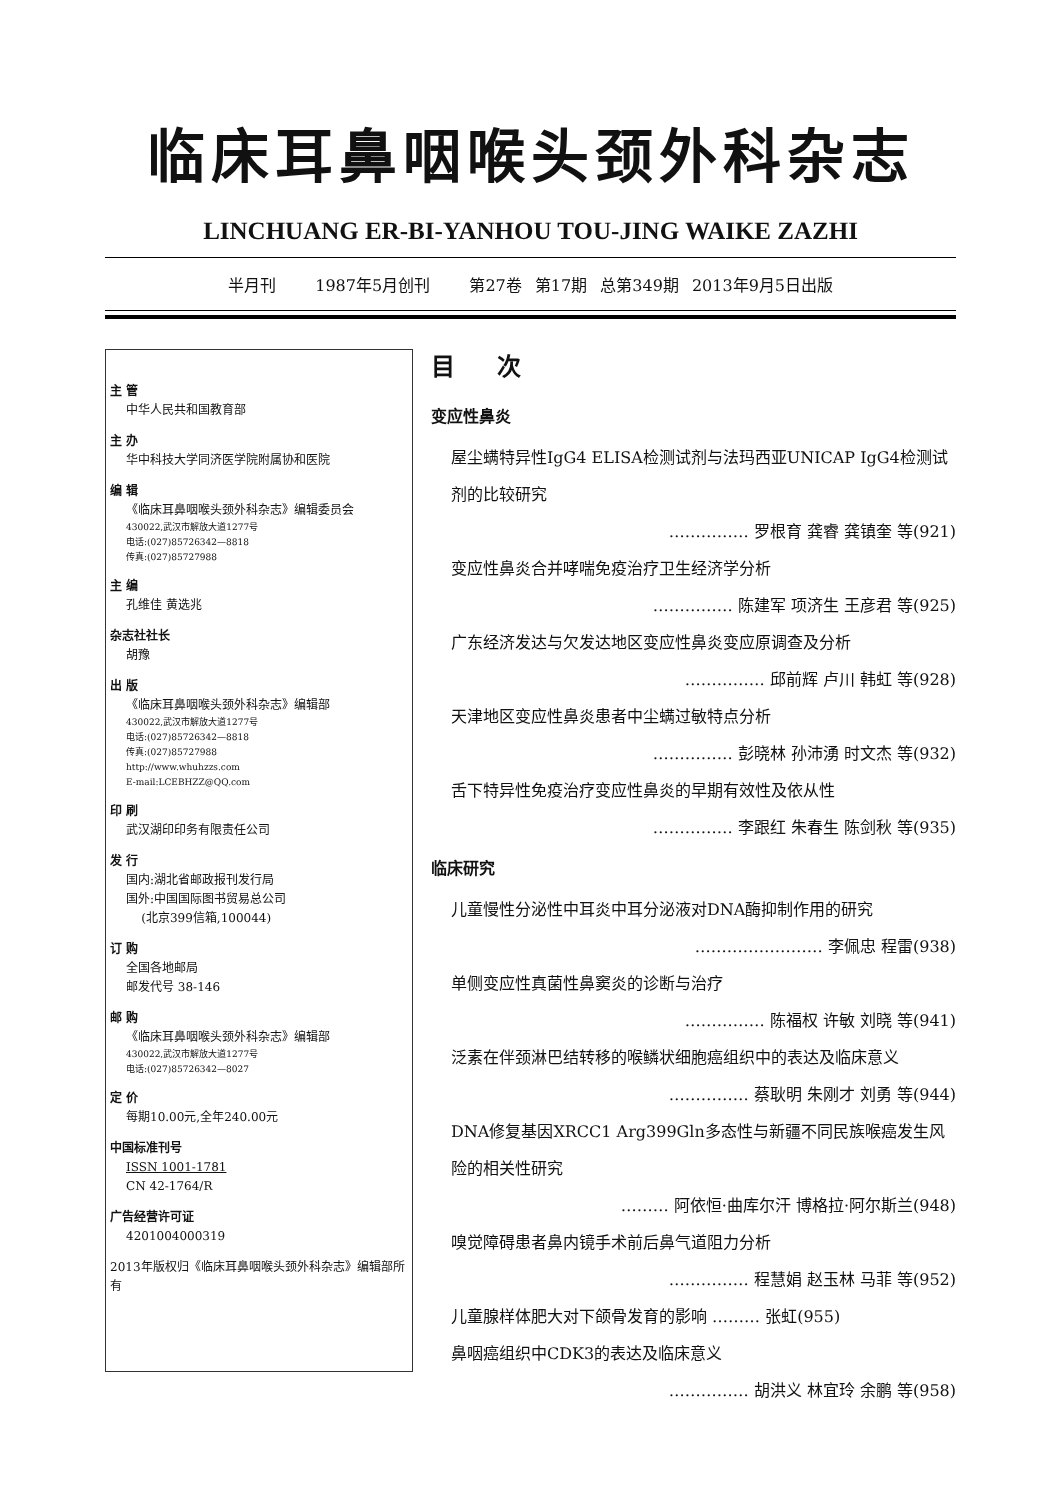临床耳鼻咽喉头颈外科杂志
LINCHUANG ER-BI-YANHOU TOU-JING WAIKE ZAZHI
半月刊 1987年5月创刊 第27卷 第17期 总第349期 2013年9月5日出版
主 管
中华人民共和国教育部
主 办
华中科技大学同济医学院附属协和医院
编 辑
《临床耳鼻咽喉头颈外科杂志》编辑委员会
430022,武汉市解放大道1277号
电话:(027)85726342—8818
传真:(027)85727988
主 编
孔维佳 黄选兆
杂志社社长
胡豫
出 版
《临床耳鼻咽喉头颈外科杂志》编辑部
430022,武汉市解放大道1277号
电话:(027)85726342—8818
传真:(027)85727988
http://www.whuhzzs.com
E-mail:LCEBHZZ@QQ.com
印 刷
武汉湖印印务有限责任公司
发 行
国内:湖北省邮政报刊发行局
国外:中国国际图书贸易总公司
(北京399信箱,100044)
订 购
全国各地邮局
邮发代号 38-146
邮 购
《临床耳鼻咽喉头颈外科杂志》编辑部
430022,武汉市解放大道1277号
电话:(027)85726342—8027
定 价
每期10.00元,全年240.00元
中国标准刊号
ISSN 1001-1781
CN 42-1764/R
广告经营许可证
4201004000319
2013年版权归《临床耳鼻咽喉头颈外科杂志》编辑部所有
目 次
变应性鼻炎
屋尘螨特异性IgG4 ELISA检测试剂与法玛西亚UNICAP IgG4检测试剂的比较研究
…………… 罗根育 龚睿 龚镇奎 等(921)
变应性鼻炎合并哮喘免疫治疗卫生经济学分析
…………… 陈建军 项济生 王彦君 等(925)
广东经济发达与欠发达地区变应性鼻炎变应原调查及分析
…………… 邱前辉 卢川 韩虹 等(928)
天津地区变应性鼻炎患者中尘螨过敏特点分析
…………… 彭晓林 孙沛湧 时文杰 等(932)
舌下特异性免疫治疗变应性鼻炎的早期有效性及依从性
…………… 李跟红 朱春生 陈剑秋 等(935)
临床研究
儿童慢性分泌性中耳炎中耳分泌液对DNA酶抑制作用的研究
…………………… 李佩忠 程雷(938)
单侧变应性真菌性鼻窦炎的诊断与治疗
…………… 陈福权 许敏 刘晓 等(941)
泛素在伴颈淋巴结转移的喉鳞状细胞癌组织中的表达及临床意义
…………… 蔡耿明 朱刚才 刘勇 等(944)
DNA修复基因XRCC1 Arg399Gln多态性与新疆不同民族喉癌发生风险的相关性研究
……… 阿依恒·曲库尔汗 博格拉·阿尔斯兰(948)
嗅觉障碍患者鼻内镜手术前后鼻气道阻力分析
…………… 程慧娟 赵玉林 马菲 等(952)
儿童腺样体肥大对下颌骨发育的影响 ……… 张虹(955)
鼻咽癌组织中CDK3的表达及临床意义
…………… 胡洪义 林宜玲 余鹏 等(958)